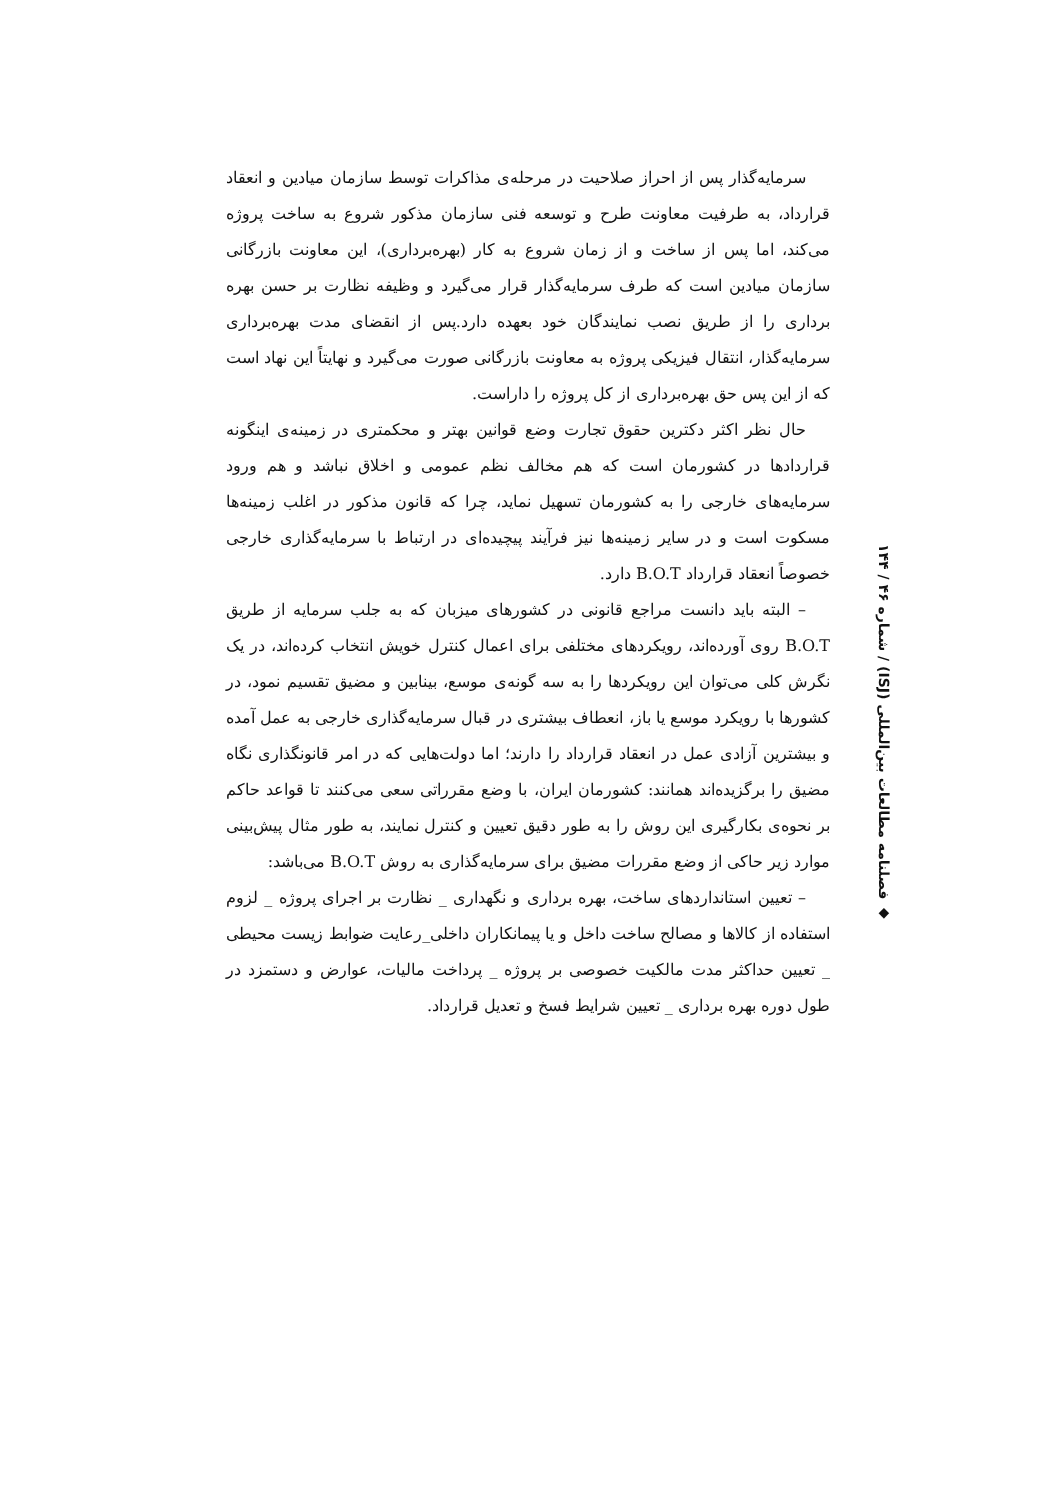سرمایه‌گذار پس از احراز صلاحیت در مرحله‌ی مذاکرات توسط سازمان میادین و انعقاد قرارداد، به طرفیت معاونت طرح و توسعه فنی سازمان مذکور شروع به ساخت پروژه می‌کند، اما پس از ساخت و از زمان شروع به کار (بهره‌برداری)، این معاونت بازرگانی سازمان میادین است که طرف سرمایه‌گذار قرار می‌گیرد و وظیفه نظارت بر حسن بهره برداری را از طریق نصب نمایندگان خود بعهده دارد.پس از انقضای مدت بهره‌برداری سرمایه‌گذار، انتقال فیزیکی پروژه به معاونت بازرگانی صورت می‌گیرد و نهایتاً این نهاد است که از این پس حق بهره‌برداری از کل پروژه را داراست.
حال نظر اکثر دکترین حقوق تجارت وضع قوانین بهتر و محکمتری در زمینه‌ی اینگونه قراردادها در کشورمان است که هم مخالف نظم عمومی و اخلاق نباشد و هم ورود سرمایه‌های خارجی را به کشورمان تسهیل نماید، چرا که قانون مذکور در اغلب زمینه‌ها مسکوت است و در سایر زمینه‌ها نیز فرآیند پیچیده‌ای در ارتباط با سرمایه‌گذاری خارجی خصوصاً انعقاد قرارداد B.O.T دارد.
– البته باید دانست مراجع قانونی در کشورهای میزبان که به جلب سرمایه از طریق B.O.T روی آورده‌اند، رویکردهای مختلفی برای اعمال کنترل خویش انتخاب کرده‌اند، در یک نگرش کلی می‌توان این رویکردها را به سه گونه‌ی موسع، بینابین و مضیق تقسیم نمود، در کشورها با رویکرد موسع یا باز، انعطاف بیشتری در قبال سرمایه‌گذاری خارجی به عمل آمده و بیشترین آزادی عمل در انعقاد قرارداد را دارند؛ اما دولت‌هایی که در امر قانونگذاری نگاه مضیق را برگزیده‌اند همانند: کشورمان ایران، با وضع مقرراتی سعی می‌کنند تا قواعد حاکم بر نحوه‌ی بکارگیری این روش را به طور دقیق تعیین و کنترل نمایند، به طور مثال پیش‌بینی موارد زیر حاکی از وضع مقررات مضیق برای سرمایه‌گذاری به روش B.O.T می‌باشد:
– تعیین استانداردهای ساخت، بهره برداری و نگهداری _ نظارت بر اجرای پروژه _ لزوم استفاده از کالاها و مصالح ساخت داخل و یا پیمانکاران داخلی_رعایت ضوابط زیست محیطی _ تعیین حداکثر مدت مالکیت خصوصی بر پروژه _ پرداخت مالیات، عوارض و دستمزد در طول دوره بهره برداری _ تعیین شرایط فسخ و تعدیل قرارداد.
◆ فصلنامه مطالعات بین‌المللی (ISJ) / شماره ۴۶ / ۱۴۴